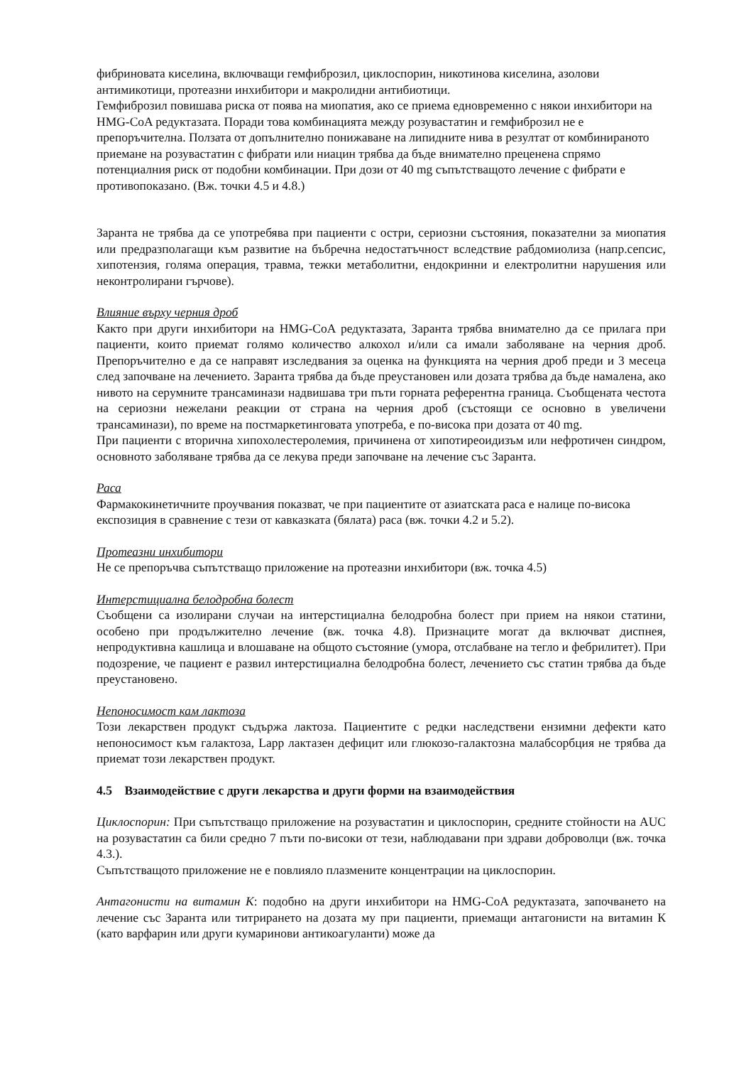фибриновата киселина, включващи гемфиброзил, циклоспорин, никотинова киселина, азолови антимикотици, протеазни инхибитори и макролидни антибиотици.
Гемфиброзил повишава риска от поява на миопатия, ако се приема едновременно с някои инхибитори на HMG-CoA редуктазата. Поради това комбинацията между розувастатин и гемфиброзил не е препоръчителна. Ползата от допълнително понижаване на липидните нива в резултат от комбинираното приемане на розувастатин с фибрати или ниацин трябва да бъде внимателно преценена спрямо потенциалния риск от подобни комбинации. При дози от 40 mg съпътстващото лечение с фибрати е противопоказано. (Вж. точки 4.5 и 4.8.)
Заранта не трябва да се употребява при пациенти с остри, сериозни състояния, показателни за миопатия или предразполагащи към развитие на бъбречна недостатъчност вследствие рабдомиолиза (напр.сепсис, хипотензия, голяма операция, травма, тежки метаболитни, ендокринни и електролитни нарушения или неконтролирани гърчове).
Влияние върху черния дроб
Както при други инхибитори на HMG-CoA редуктазата, Заранта трябва внимателно да се прилага при пациенти, които приемат голямо количество алкохол и/или са имали заболяване на черния дроб. Препоръчително е да се направят изследвания за оценка на функцията на черния дроб преди и 3 месеца след започване на лечението. Заранта трябва да бъде преустановен или дозата трябва да бъде намалена, ако нивото на серумните трансаминази надвишава три пъти горната референтна граница. Съобщената честота на сериозни нежелани реакции от страна на черния дроб (състоящи се основно в увеличени трансаминази), по време на постмаркетинговата употреба, е по-висока при дозата от 40 mg.
При пациенти с вторична хипохолестеролемия, причинена от хипотиреоидизъм или нефротичен синдром, основното заболяване трябва да се лекува преди започване на лечение със Заранта.
Раса
Фармакокинетичните проучвания показват, че при пациентите от азиатската раса е налице по-висока експозиция в сравнение с тези от кавказката (бялата) раса (вж. точки 4.2 и 5.2).
Протеазни инхибитори
Не се препоръчва съпътстващо приложение на протеазни инхибитори (вж. точка 4.5)
Интерстициална белодробна болест
Съобщени са изолирани случаи на интерстициална белодробна болест при прием на някои статини, особено при продължително лечение (вж. точка 4.8). Признаците могат да включват диспнея, непродуктивна кашлица и влошаване на общото състояние (умора, отслабване на тегло и фебрилитет). При подозрение, че пациент е развил интерстициална белодробна болест, лечението със статин трябва да бъде преустановено.
Непоносимост кам лактоза
Този лекарствен продукт съдържа лактоза. Пациентите с редки наследствени ензимни дефекти като непоносимост към галактоза, Lapp лактазен дефицит или глюкозо-галактозна малабсорбция не трябва да приемат този лекарствен продукт.
4.5 Взаимодействие с други лекарства и други форми на взаимодействия
Циклоспорин: При съпътстващо приложение на розувастатин и циклоспорин, средните стойности на AUC на розувастатин са били средно 7 пъти по-високи от тези, наблюдавани при здрави доброволци (вж. точка 4.3.).
Съпътстващото приложение не е повлияло плазмените концентрации на циклоспорин.
Антагонисти на витамин К: подобно на други инхибитори на HMG-CoA редуктазата, започването на лечение със Заранта или титрирането на дозата му при пациенти, приемащи антагонисти на витамин К (като варфарин или други кумаринови антикоагуланти) може да